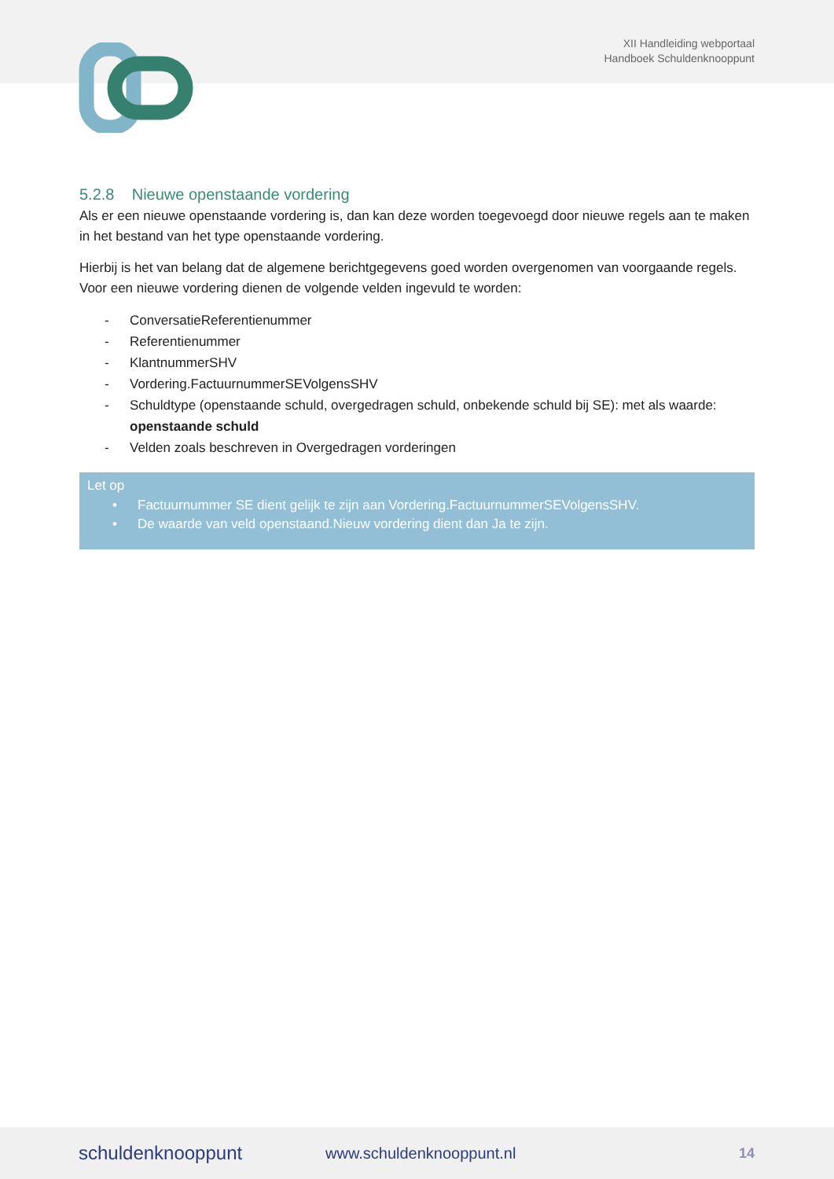XII Handleiding webportaal
Handboek Schuldenknooppunt
5.2.8 Nieuwe openstaande vordering
Als er een nieuwe openstaande vordering is, dan kan deze worden toegevoegd door nieuwe regels aan te maken in het bestand van het type openstaande vordering.
Hierbij is het van belang dat de algemene berichtgegevens goed worden overgenomen van voorgaande regels. Voor een nieuwe vordering dienen de volgende velden ingevuld te worden:
- ConversatieReferentienummer
- Referentienummer
- KlantnummerSHV
- Vordering.FactuurnummerSEVolgensSHV
- Schuldtype (openstaande schuld, overgedragen schuld, onbekende schuld bij SE): met als waarde: openstaande schuld
- Velden zoals beschreven in Overgedragen vorderingen
Let op
• Factuurnummer SE dient gelijk te zijn aan Vordering.FactuurnummerSEVolgensSHV.
• De waarde van veld openstaand.Nieuw vordering dient dan Ja te zijn.
schuldenknooppunt www.schuldenknooppunt.nl 14